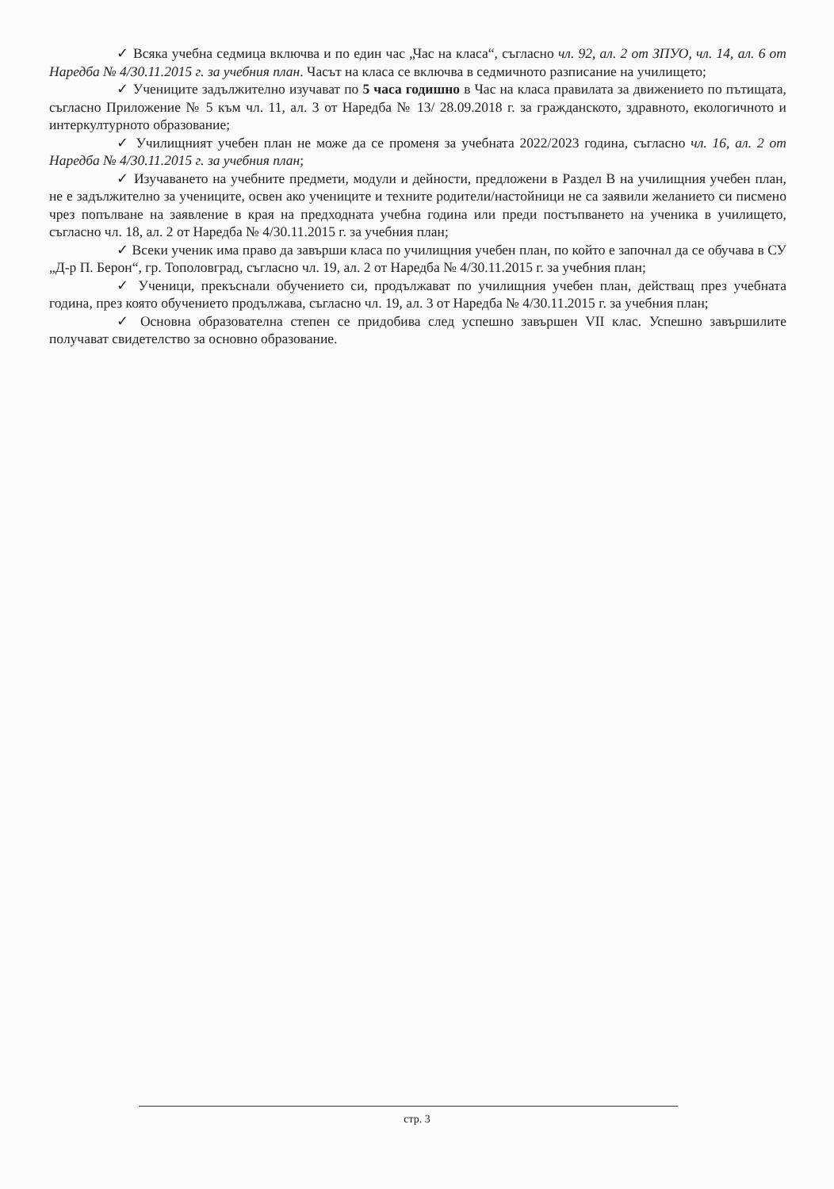✓ Всяка учебна седмица включва и по един час „Час на класа“, съгласно чл. 92, ал. 2 от ЗПУО, чл. 14, ал. 6 от Наредба № 4/30.11.2015 г. за учебния план. Часът на класа се включва в седмичното разписание на училището;
✓ Учениците задължително изучават по 5 часа годишно в Час на класа правилата за движението по пътищата, съгласно Приложение № 5 към чл. 11, ал. 3 от Наредба № 13/ 28.09.2018 г. за гражданското, здравното, екологичното и интеркултурното образование;
✓ Училищният учебен план не може да се променя за учебната 2022/2023 година, съгласно чл. 16, ал. 2 от Наредба № 4/30.11.2015 г. за учебния план;
✓ Изучаването на учебните предмети, модули и дейности, предложени в Раздел В на училищния учебен план, не е задължително за учениците, освен ако учениците и техните родители/настойници не са заявили желанието си писмено чрез попълване на заявление в края на предходната учебна година или преди постъпването на ученика в училището, съгласно чл. 18, ал. 2 от Наредба № 4/30.11.2015 г. за учебния план;
✓ Всеки ученик има право да завърши класа по училищния учебен план, по който е започнал да се обучава в СУ „Д-р П. Берон“, гр. Тополовград, съгласно чл. 19, ал. 2 от Наредба № 4/30.11.2015 г. за учебния план;
✓ Ученици, прекъснали обучението си, продължават по училищния учебен план, действащ през учебната година, през която обучението продължава, съгласно чл. 19, ал. 3 от Наредба № 4/30.11.2015 г. за учебния план;
✓ Основна образователна степен се придобива след успешно завършен VII клас. Успешно завършилите получават свидетелство за основно образование.
стр. 3